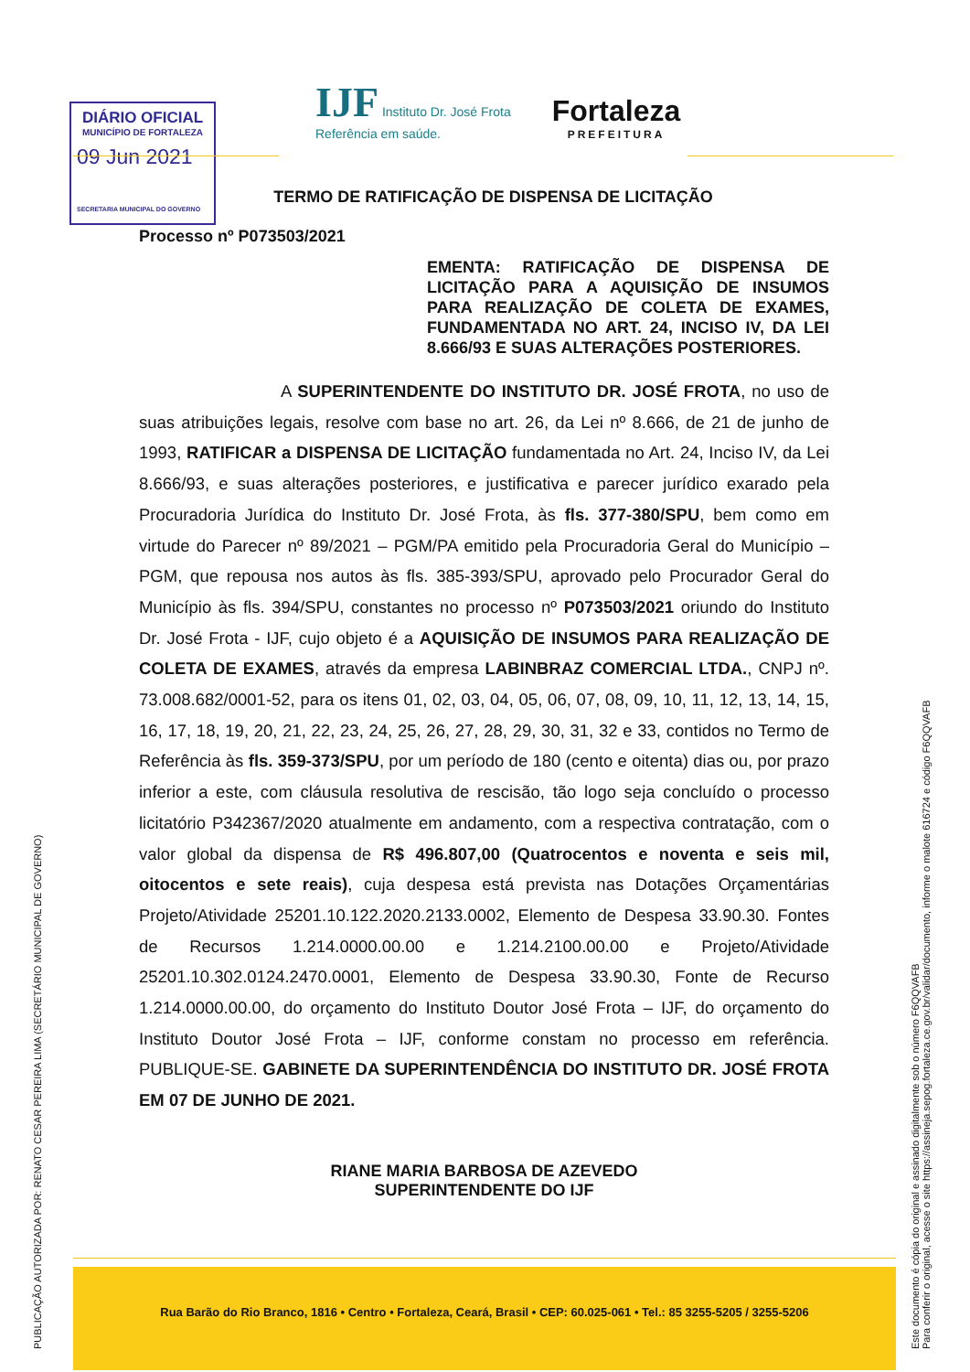DIÁRIO OFICIAL
MUNICÍPIO DE FORTALEZA
09 Jun 2021
SECRETARIA MUNICIPAL DO GOVERNO
IJF Instituto Dr. José Frota
Referência em saúde.
Fortaleza
PREFEITURA
TERMO DE RATIFICAÇÃO DE DISPENSA DE LICITAÇÃO
Processo nº P073503/2021
EMENTA: RATIFICAÇÃO DE DISPENSA DE LICITAÇÃO PARA A AQUISIÇÃO DE INSUMOS PARA REALIZAÇÃO DE COLETA DE EXAMES, FUNDAMENTADA NO ART. 24, INCISO IV, DA LEI 8.666/93 E SUAS ALTERAÇÕES POSTERIORES.
A SUPERINTENDENTE DO INSTITUTO DR. JOSÉ FROTA, no uso de suas atribuições legais, resolve com base no art. 26, da Lei nº 8.666, de 21 de junho de 1993, RATIFICAR a DISPENSA DE LICITAÇÃO fundamentada no Art. 24, Inciso IV, da Lei 8.666/93, e suas alterações posteriores, e justificativa e parecer jurídico exarado pela Procuradoria Jurídica do Instituto Dr. José Frota, às fls. 377-380/SPU, bem como em virtude do Parecer nº 89/2021 – PGM/PA emitido pela Procuradoria Geral do Município – PGM, que repousa nos autos às fls. 385-393/SPU, aprovado pelo Procurador Geral do Município às fls. 394/SPU, constantes no processo nº P073503/2021 oriundo do Instituto Dr. José Frota - IJF, cujo objeto é a AQUISIÇÃO DE INSUMOS PARA REALIZAÇÃO DE COLETA DE EXAMES, através da empresa LABINBRAZ COMERCIAL LTDA., CNPJ nº. 73.008.682/0001-52, para os itens 01, 02, 03, 04, 05, 06, 07, 08, 09, 10, 11, 12, 13, 14, 15, 16, 17, 18, 19, 20, 21, 22, 23, 24, 25, 26, 27, 28, 29, 30, 31, 32 e 33, contidos no Termo de Referência às fls. 359-373/SPU, por um período de 180 (cento e oitenta) dias ou, por prazo inferior a este, com cláusula resolutiva de rescisão, tão logo seja concluído o processo licitatório P342367/2020 atualmente em andamento, com a respectiva contratação, com o valor global da dispensa de R$ 496.807,00 (Quatrocentos e noventa e seis mil, oitocentos e sete reais), cuja despesa está prevista nas Dotações Orçamentárias Projeto/Atividade 25201.10.122.2020.2133.0002, Elemento de Despesa 33.90.30. Fontes de Recursos 1.214.0000.00.00 e 1.214.2100.00.00 e Projeto/Atividade 25201.10.302.0124.2470.0001, Elemento de Despesa 33.90.30, Fonte de Recurso 1.214.0000.00.00, do orçamento do Instituto Doutor José Frota – IJF, do orçamento do Instituto Doutor José Frota – IJF, conforme constam no processo em referência. PUBLIQUE-SE. GABINETE DA SUPERINTENDÊNCIA DO INSTITUTO DR. JOSÉ FROTA EM 07 DE JUNHO DE 2021.
RIANE MARIA BARBOSA DE AZEVEDO
SUPERINTENDENTE DO IJF
Rua Barão do Rio Branco, 1816 • Centro • Fortaleza, Ceará, Brasil • CEP: 60.025-061 • Tel.: 85 3255-5205 / 3255-5206
PUBLICAÇÃO AUTORIZADA POR: RENATO CESAR PEREIRA LIMA (SECRETÁRIO MUNICIPAL DE GOVERNO)
Este documento é cópia do original e assinado digitalmente sob o número F6QQVAFB
Para conferir o original, acesse o site https://assineja.sepog.fortaleza.ce.gov.br/validar/documento, informe o malote 616724 e código F6QQVAFB